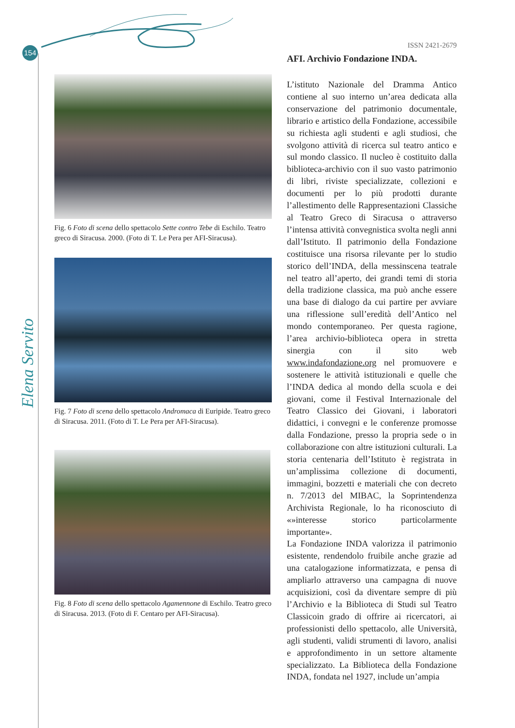154
Elena Servito
Fig. 6 Foto di scena dello spettacolo Sette contro Tebe di Eschilo. Teatro greco di Siracusa. 2000. (Foto di T. Le Pera per AFI-Siracusa).
Fig. 7 Foto di scena dello spettacolo Andromaca di Euripide. Teatro greco di Siracusa. 2011. (Foto di T. Le Pera per AFI-Siracusa).
Fig. 8 Foto di scena dello spettacolo Agamennone di Eschilo. Teatro greco di Siracusa. 2013. (Foto di F. Centaro per AFI-Siracusa).
ISSN 2421-2679
AFI. Archivio Fondazione INDA.
L’istituto Nazionale del Dramma Antico contiene al suo interno un’area dedicata alla conservazione del patrimonio documentale, librario e artistico della Fondazione, accessibile su richiesta agli studenti e agli studiosi, che svolgono attività di ricerca sul teatro antico e sul mondo classico. Il nucleo è costituito dalla biblioteca-archivio con il suo vasto patrimonio di libri, riviste specializzate, collezioni e documenti per lo più prodotti durante l’allestimento delle Rappresentazioni Classiche al Teatro Greco di Siracusa o attraverso l’intensa attività convegnistica svolta negli anni dall’Istituto. Il patrimonio della Fondazione costituisce una risorsa rilevante per lo studio storico dell’INDA, della messinscena teatrale nel teatro all’aperto, dei grandi temi di storia della tradizione classica, ma può anche essere una base di dialogo da cui partire per avviare una riflessione sull’eredità dell’Antico nel mondo contemporaneo. Per questa ragione, l’area archivio-biblioteca opera in stretta sinergia con il sito web www.indafondazione.org nel promuovere e sostenere le attività istituzionali e quelle che l’INDA dedica al mondo della scuola e dei giovani, come il Festival Internazionale del Teatro Classico dei Giovani, i laboratori didattici, i convegni e le conferenze promosse dalla Fondazione, presso la propria sede o in collaborazione con altre istituzioni culturali. La storia centenaria dell’Istituto è registrata in un’amplissima collezione di documenti, immagini, bozzetti e materiali che con decreto n. 7/2013 del MIBAC, la Soprintendenza Archivista Regionale, lo ha riconosciuto di «»interesse storico particolarmente importante».
La Fondazione INDA valorizza il patrimonio esistente, rendendolo fruibile anche grazie ad una catalogazione informatizzata, e pensa di ampliarlo attraverso una campagna di nuove acquisizioni, così da diventare sempre di più l’Archivio e la Biblioteca di Studi sul Teatro Classicoin grado di offrire ai ricercatori, ai professionisti dello spettacolo, alle Università, agli studenti, validi strumenti di lavoro, analisi e approfondimento in un settore altamente specializzato. La Biblioteca della Fondazione INDA, fondata nel 1927, include un’ampia